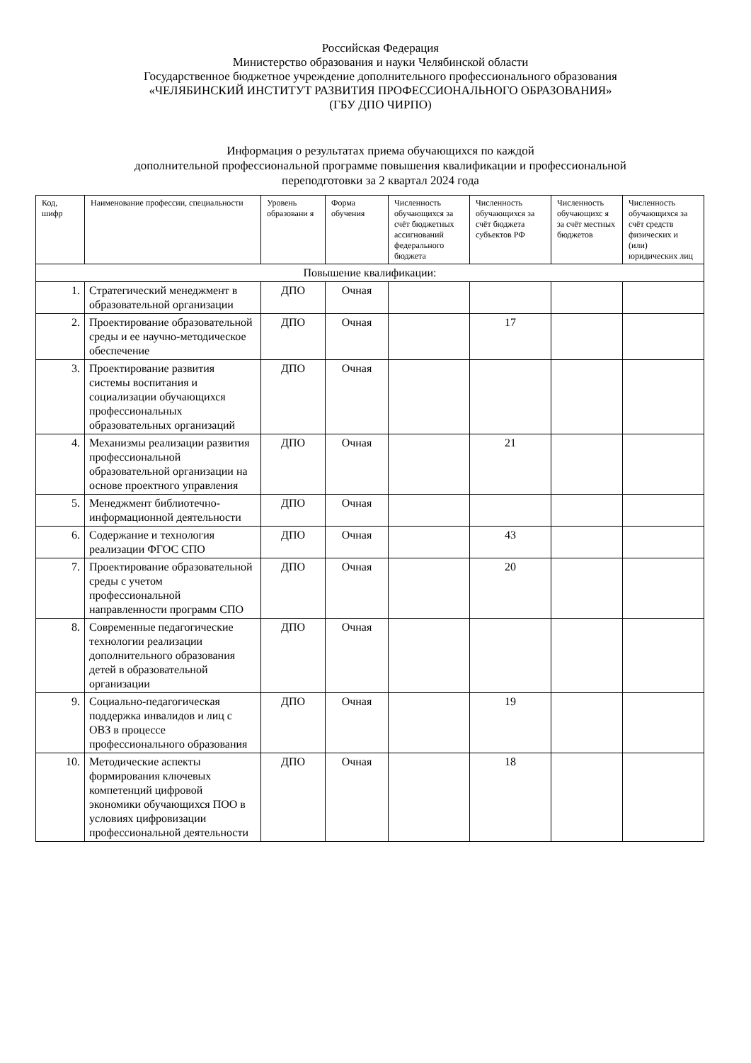Российская Федерация
Министерство образования и науки Челябинской области
Государственное бюджетное учреждение дополнительного профессионального образования
«ЧЕЛЯБИНСКИЙ ИНСТИТУТ РАЗВИТИЯ ПРОФЕССИОНАЛЬНОГО ОБРАЗОВАНИЯ»
(ГБУ ДПО ЧИРПО)
Информация о результатах приема обучающихся по каждой
дополнительной профессиональной программе повышения квалификации и профессиональной
переподготовки за 2 квартал 2024 года
| Код, шифр | Наименование профессии, специальности | Уровень образовани я | Форма обучения | Численность обучающихся за счёт бюджетных ассигнований федерального бюджета | Численность обучающихся за счёт бюджета субъектов РФ | Численность обучающихс я за счёт местных бюджетов | Численность обучающихся за счёт средств физических и (или) юридических лиц |
| --- | --- | --- | --- | --- | --- | --- | --- |
| Повышение квалификации: | | | | | | | |
| 1. | Стратегический менеджмент в образовательной организации | ДПО | Очная | | | | |
| 2. | Проектирование образовательной среды и ее научно-методическое обеспечение | ДПО | Очная | | 17 | | |
| 3. | Проектирование развития системы воспитания и социализации обучающихся профессиональных образовательных организаций | ДПО | Очная | | | | |
| 4. | Механизмы реализации развития профессиональной образовательной организации на основе проектного управления | ДПО | Очная | | 21 | | |
| 5. | Менеджмент библиотечно-информационной деятельности | ДПО | Очная | | | | |
| 6. | Содержание и технология реализации ФГОС СПО | ДПО | Очная | | 43 | | |
| 7. | Проектирование образовательной среды с учетом профессиональной направленности программ СПО | ДПО | Очная | | 20 | | |
| 8. | Современные педагогические технологии реализации дополнительного образования детей в образовательной организации | ДПО | Очная | | | | |
| 9. | Социально-педагогическая поддержка инвалидов и лиц с ОВЗ в процессе профессионального образования | ДПО | Очная | | 19 | | |
| 10. | Методические аспекты формирования ключевых компетенций цифровой экономики обучающихся ПОО в условиях цифровизации профессиональной деятельности | ДПО | Очная | | 18 | | |